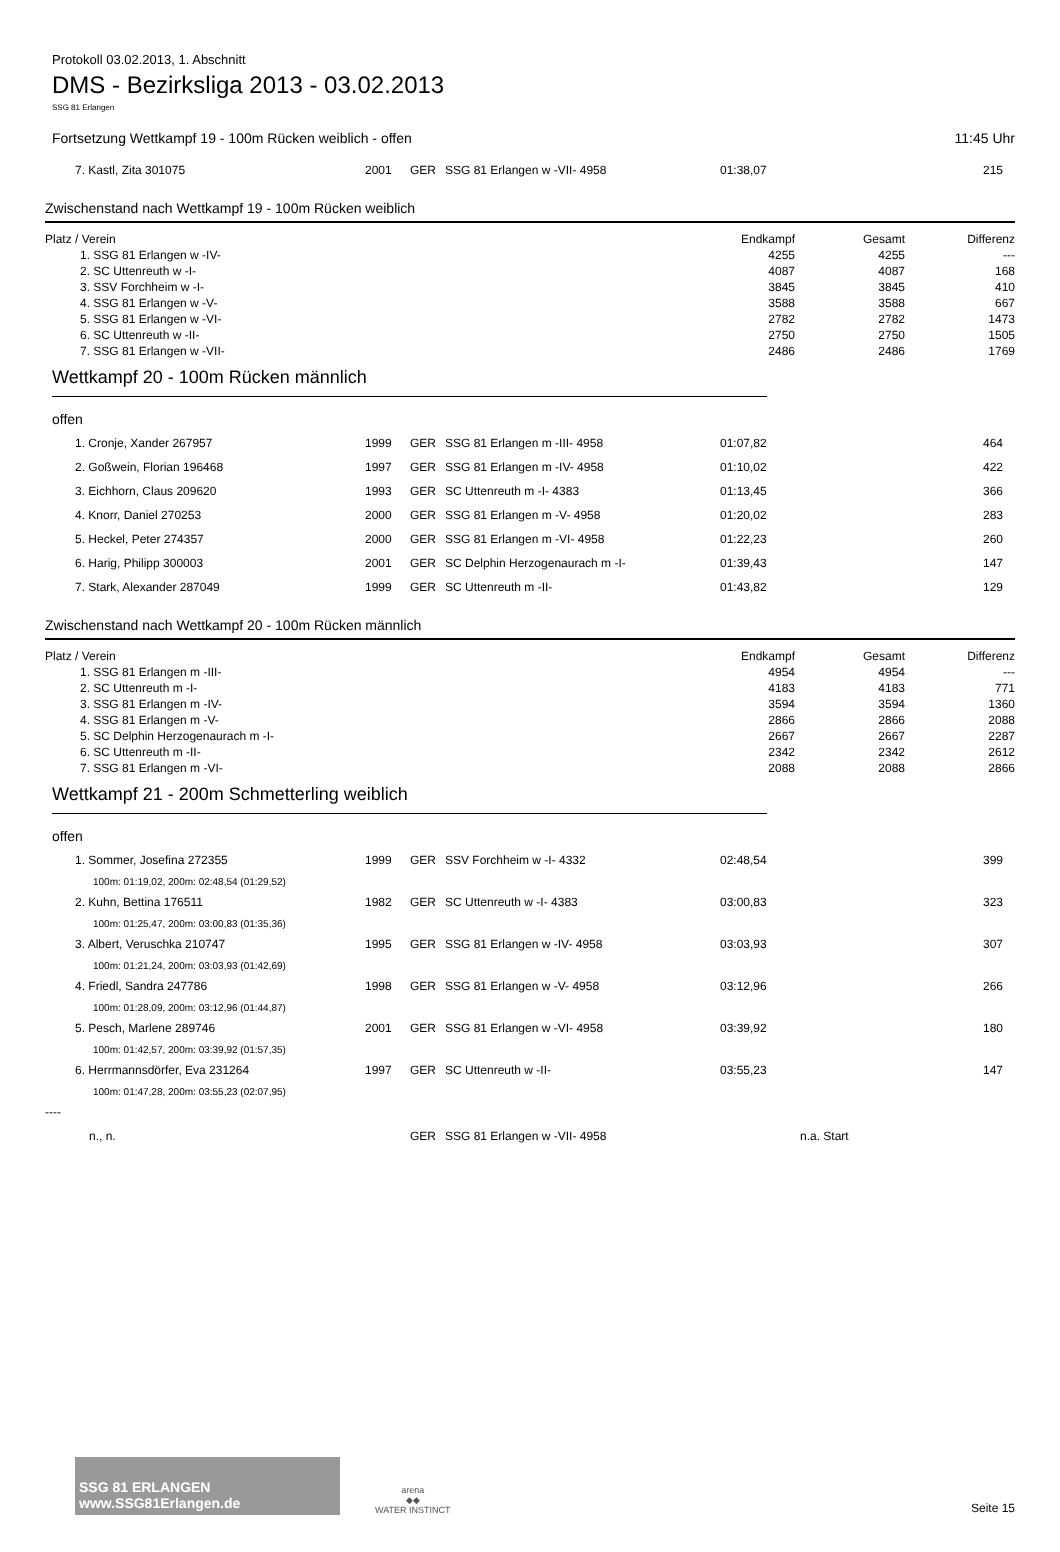Protokoll 03.02.2013, 1. Abschnitt
DMS - Bezirksliga 2013 - 03.02.2013
SSG 81 Erlangen
Fortsetzung Wettkampf 19 - 100m Rücken weiblich - offen 11:45 Uhr
| | 7. Kastl, Zita 301075 | 2001 | GER | SSG 81 Erlangen w -VII- 4958 | 01:38,07 | 215 |
Zwischenstand nach Wettkampf 19 - 100m Rücken weiblich
| Platz / Verein | Endkampf | Gesamt | Differenz |
| --- | --- | --- | --- |
| 1. SSG 81 Erlangen w -IV- | 4255 | 4255 | --- |
| 2. SC Uttenreuth w -I- | 4087 | 4087 | 168 |
| 3. SSV Forchheim w -I- | 3845 | 3845 | 410 |
| 4. SSG 81 Erlangen w -V- | 3588 | 3588 | 667 |
| 5. SSG 81 Erlangen w -VI- | 2782 | 2782 | 1473 |
| 6. SC Uttenreuth w -II- | 2750 | 2750 | 1505 |
| 7. SSG 81 Erlangen w -VII- | 2486 | 2486 | 1769 |
Wettkampf 20 - 100m Rücken männlich
offen
| | 1. Cronje, Xander 267957 | 1999 | GER | SSG 81 Erlangen m -III- 4958 | 01:07,82 | 464 |
| | 2. Goßwein, Florian 196468 | 1997 | GER | SSG 81 Erlangen m -IV- 4958 | 01:10,02 | 422 |
| | 3. Eichhorn, Claus 209620 | 1993 | GER | SC Uttenreuth m -I- 4383 | 01:13,45 | 366 |
| | 4. Knorr, Daniel 270253 | 2000 | GER | SSG 81 Erlangen m -V- 4958 | 01:20,02 | 283 |
| | 5. Heckel, Peter 274357 | 2000 | GER | SSG 81 Erlangen m -VI- 4958 | 01:22,23 | 260 |
| | 6. Harig, Philipp 300003 | 2001 | GER | SC Delphin Herzogenaurach m -I- | 01:39,43 | 147 |
| | 7. Stark, Alexander 287049 | 1999 | GER | SC Uttenreuth m -II- | 01:43,82 | 129 |
Zwischenstand nach Wettkampf 20 - 100m Rücken männlich
| Platz / Verein | Endkampf | Gesamt | Differenz |
| --- | --- | --- | --- |
| 1. SSG 81 Erlangen m -III- | 4954 | 4954 | --- |
| 2. SC Uttenreuth m -I- | 4183 | 4183 | 771 |
| 3. SSG 81 Erlangen m -IV- | 3594 | 3594 | 1360 |
| 4. SSG 81 Erlangen m -V- | 2866 | 2866 | 2088 |
| 5. SC Delphin Herzogenaurach m -I- | 2667 | 2667 | 2287 |
| 6. SC Uttenreuth m -II- | 2342 | 2342 | 2612 |
| 7. SSG 81 Erlangen m -VI- | 2088 | 2088 | 2866 |
Wettkampf 21 - 200m Schmetterling weiblich
offen
| | 1. Sommer, Josefina 272355 | 1999 | GER | SSV Forchheim w -I- 4332 | 02:48,54 | 399 |
| 100m: 01:19,02, 200m: 02:48,54 (01:29,52) | | | | | | |
| | 2. Kuhn, Bettina 176511 | 1982 | GER | SC Uttenreuth w -I- 4383 | 03:00,83 | 323 |
| 100m: 01:25,47, 200m: 03:00,83 (01:35,36) | | | | | | |
| | 3. Albert, Veruschka 210747 | 1995 | GER | SSG 81 Erlangen w -IV- 4958 | 03:03,93 | 307 |
| 100m: 01:21,24, 200m: 03:03,93 (01:42,69) | | | | | | |
| | 4. Friedl, Sandra 247786 | 1998 | GER | SSG 81 Erlangen w -V- 4958 | 03:12,96 | 266 |
| 100m: 01:28,09, 200m: 03:12,96 (01:44,87) | | | | | | |
| | 5. Pesch, Marlene 289746 | 2001 | GER | SSG 81 Erlangen w -VI- 4958 | 03:39,92 | 180 |
| 100m: 01:42,57, 200m: 03:39,92 (01:57,35) | | | | | | |
| | 6. Herrmannsdörfer, Eva 231264 | 1997 | GER | SC Uttenreuth w -II- | 03:55,23 | 147 |
| 100m: 01:47,28, 200m: 03:55,23 (02:07,95) | | | | | | |
| ---- | | | | | | |
| | n., n. | | GER | SSG 81 Erlangen w -VII- 4958 | n.a. Start | |
SSG 81 ERLANGEN www.SSG81Erlangen.de
arena
◆◆
WATER INSTINCT
Seite 15